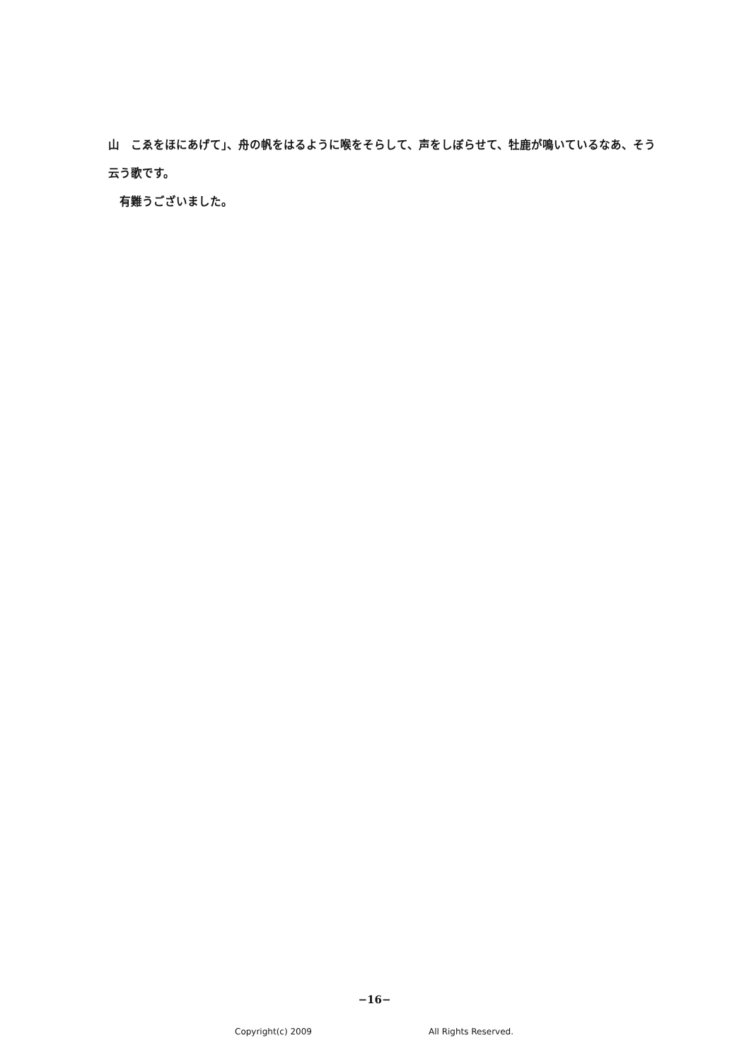山　こゑをほにあげて」、舟の帆をはるように喉をそらして、声をしぼらせて、牡鹿が鳴いているなあ、そう云う歌です。
　有難うございました。
−16−
Copyright(c) 2009 All Rights Reserved.